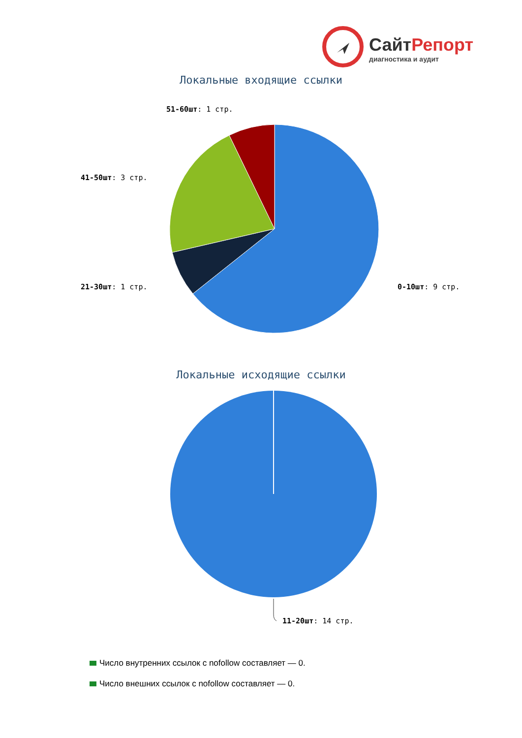СайтРепорт
диагностика и аудит
Локальные входящие ссылки
51-60шт: 1 стр.
41-50шт: 3 стр.
21-30шт: 1 стр.
0-10шт: 9 стр.
Локальные исходящие ссылки
11-20шт: 14 стр.
Число внутренних ссылок с nofollow составляет — 0.
Число внешних ссылок с nofollow составляет — 0.